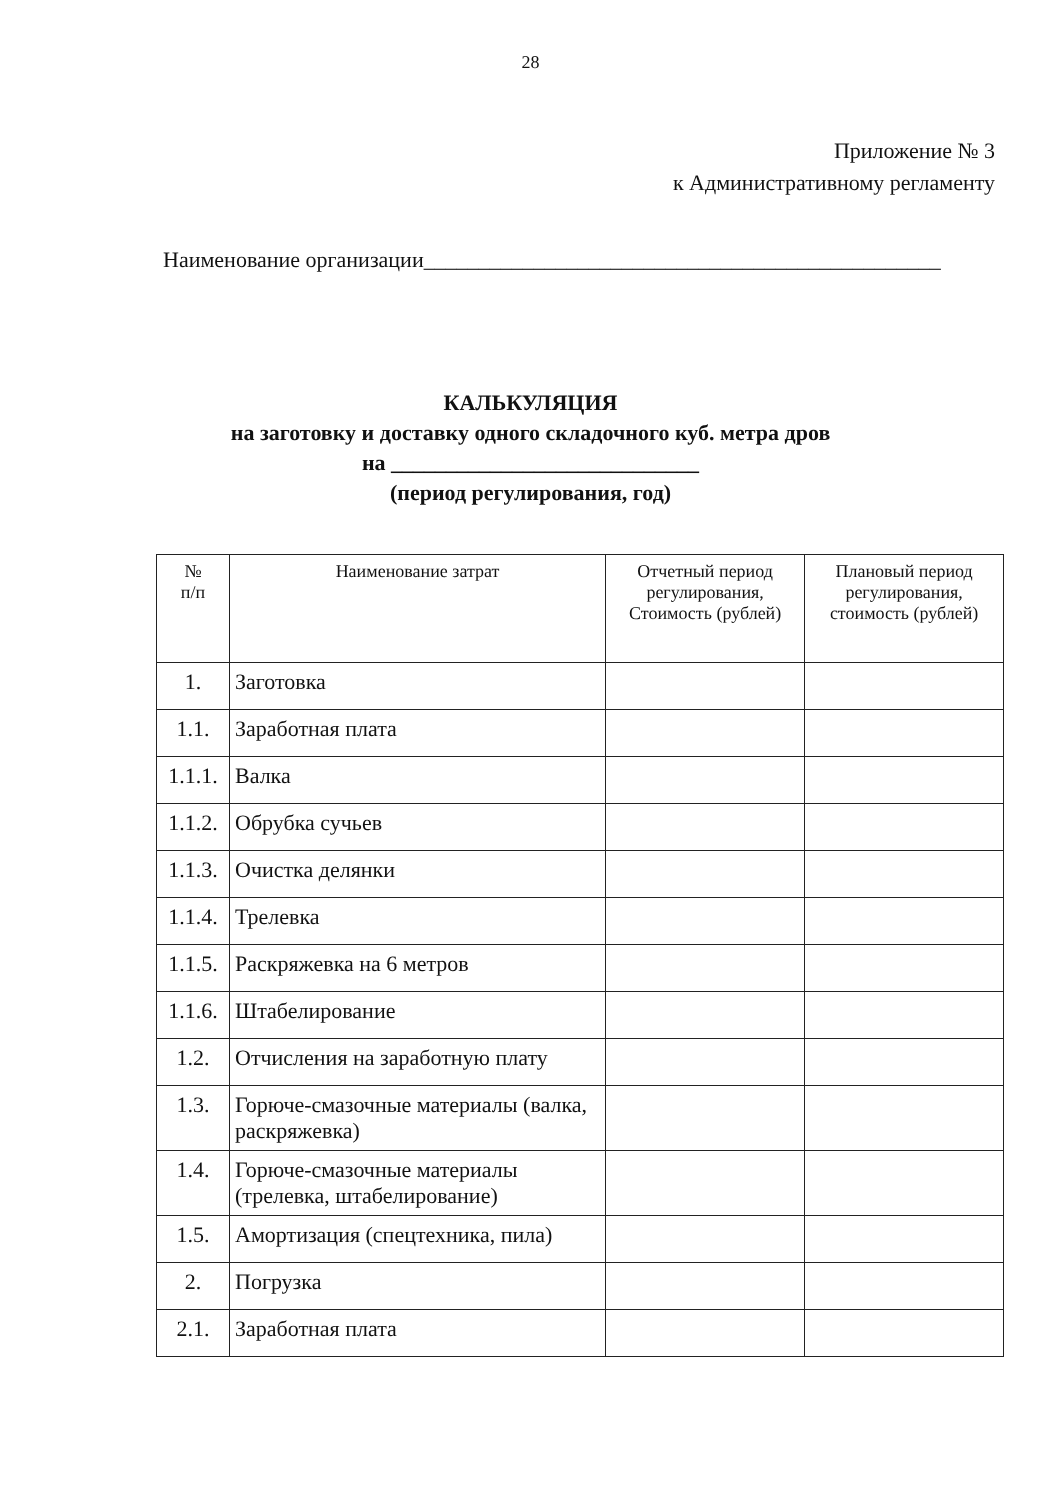28
Приложение № 3
к Административному регламенту
Наименование организации_______________________________________________
КАЛЬКУЛЯЦИЯ
на заготовку и доставку одного складочного куб. метра дров
на ____________________________
(период регулирования, год)
| № п/п | Наименование затрат | Отчетный период регулирования, Стоимость (рублей) | Плановый период регулирования, стоимость (рублей) |
| --- | --- | --- | --- |
| 1. | Заготовка | | |
| 1.1. | Заработная плата | | |
| 1.1.1. | Валка | | |
| 1.1.2. | Обрубка сучьев | | |
| 1.1.3. | Очистка делянки | | |
| 1.1.4. | Трелевка | | |
| 1.1.5. | Раскряжевка на 6 метров | | |
| 1.1.6. | Штабелирование | | |
| 1.2. | Отчисления на заработную плату | | |
| 1.3. | Горюче-смазочные материалы (валка, раскряжевка) | | |
| 1.4. | Горюче-смазочные материалы (трелевка, штабелирование) | | |
| 1.5. | Амортизация (спецтехника, пила) | | |
| 2. | Погрузка | | |
| 2.1. | Заработная плата | | |